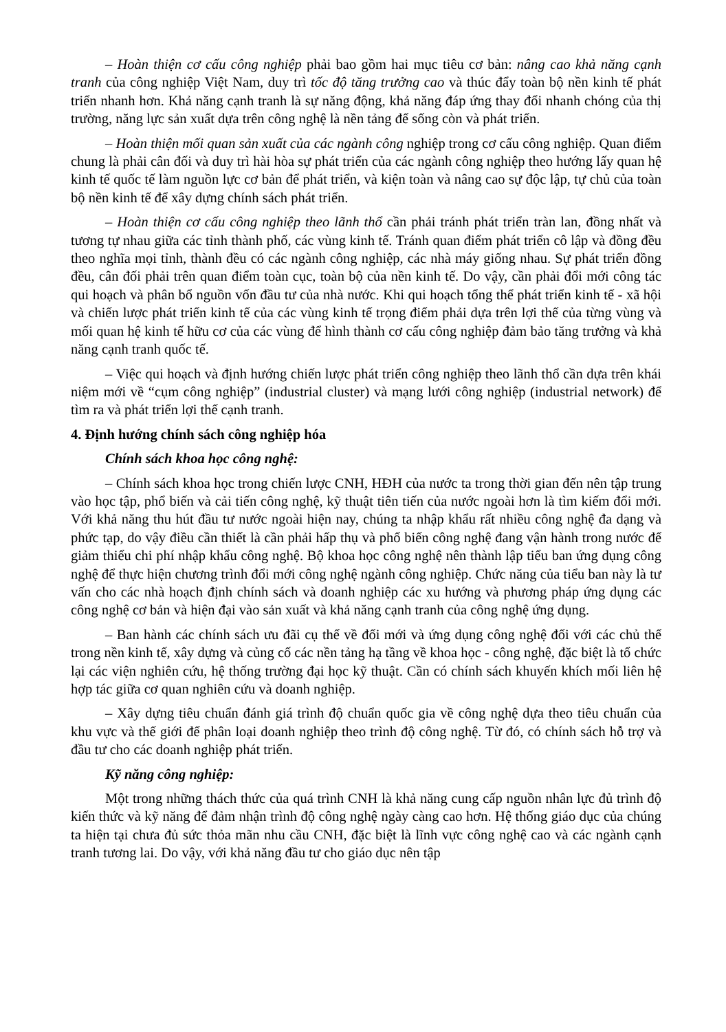– Hoàn thiện cơ cấu công nghiệp phải bao gồm hai mục tiêu cơ bản: nâng cao khả năng cạnh tranh của công nghiệp Việt Nam, duy trì tốc độ tăng trưởng cao và thúc đẩy toàn bộ nền kinh tế phát triển nhanh hơn. Khả năng cạnh tranh là sự năng động, khả năng đáp ứng thay đổi nhanh chóng của thị trường, năng lực sản xuất dựa trên công nghệ là nền tảng để sống còn và phát triển.
– Hoàn thiện mối quan sản xuất của các ngành công nghiệp trong cơ cấu công nghiệp. Quan điểm chung là phải cân đối và duy trì hài hòa sự phát triển của các ngành công nghiệp theo hướng lấy quan hệ kinh tế quốc tế làm nguồn lực cơ bản để phát triển, và kiện toàn và nâng cao sự độc lập, tự chủ của toàn bộ nền kinh tế để xây dựng chính sách phát triển.
– Hoàn thiện cơ cấu công nghiệp theo lãnh thổ cần phải tránh phát triển tràn lan, đồng nhất và tương tự nhau giữa các tỉnh thành phố, các vùng kinh tế. Tránh quan điểm phát triển cô lập và đồng đều theo nghĩa mọi tỉnh, thành đều có các ngành công nghiệp, các nhà máy giống nhau. Sự phát triển đồng đều, cân đối phải trên quan điểm toàn cục, toàn bộ của nền kinh tế. Do vậy, cần phải đổi mới công tác qui hoạch và phân bổ nguồn vốn đầu tư của nhà nước. Khi qui hoạch tổng thể phát triển kinh tế - xã hội và chiến lược phát triển kinh tế của các vùng kinh tế trọng điểm phải dựa trên lợi thế của từng vùng và mối quan hệ kinh tế hữu cơ của các vùng để hình thành cơ cấu công nghiệp đảm bảo tăng trưởng và khả năng cạnh tranh quốc tế.
– Việc qui hoạch và định hướng chiến lược phát triển công nghiệp theo lãnh thổ cần dựa trên khái niệm mới về “cụm công nghiệp” (industrial cluster) và mạng lưới công nghiệp (industrial network) để tìm ra và phát triển lợi thế cạnh tranh.
4. Định hướng chính sách công nghiệp hóa
Chính sách khoa học công nghệ:
– Chính sách khoa học trong chiến lược CNH, HĐH của nước ta trong thời gian đến nên tập trung vào học tập, phổ biến và cải tiến công nghệ, kỹ thuật tiên tiến của nước ngoài hơn là tìm kiếm đổi mới. Với khả năng thu hút đầu tư nước ngoài hiện nay, chúng ta nhập khẩu rất nhiều công nghệ đa dạng và phức tạp, do vậy điều cần thiết là cần phải hấp thụ và phổ biến công nghệ đang vận hành trong nước để giảm thiểu chi phí nhập khẩu công nghệ. Bộ khoa học công nghệ nên thành lập tiểu ban ứng dụng công nghệ để thực hiện chương trình đổi mới công nghệ ngành công nghiệp. Chức năng của tiểu ban này là tư vấn cho các nhà hoạch định chính sách và doanh nghiệp các xu hướng và phương pháp ứng dụng các công nghệ cơ bản và hiện đại vào sản xuất và khả năng cạnh tranh của công nghệ ứng dụng.
– Ban hành các chính sách ưu đãi cụ thể về đổi mới và ứng dụng công nghệ đối với các chủ thể trong nền kinh tế, xây dựng và củng cố các nền tảng hạ tầng về khoa học - công nghệ, đặc biệt là tổ chức lại các viện nghiên cứu, hệ thống trường đại học kỹ thuật. Cần có chính sách khuyến khích mối liên hệ hợp tác giữa cơ quan nghiên cứu và doanh nghiệp.
– Xây dựng tiêu chuẩn đánh giá trình độ chuẩn quốc gia về công nghệ dựa theo tiêu chuẩn của khu vực và thế giới để phân loại doanh nghiệp theo trình độ công nghệ. Từ đó, có chính sách hỗ trợ và đầu tư cho các doanh nghiệp phát triển.
Kỹ năng công nghiệp:
Một trong những thách thức của quá trình CNH là khả năng cung cấp nguồn nhân lực đủ trình độ kiến thức và kỹ năng để đảm nhận trình độ công nghệ ngày càng cao hơn. Hệ thống giáo dục của chúng ta hiện tại chưa đủ sức thỏa mãn nhu cầu CNH, đặc biệt là lĩnh vực công nghệ cao và các ngành cạnh tranh tương lai. Do vậy, với khả năng đầu tư cho giáo dục nên tập